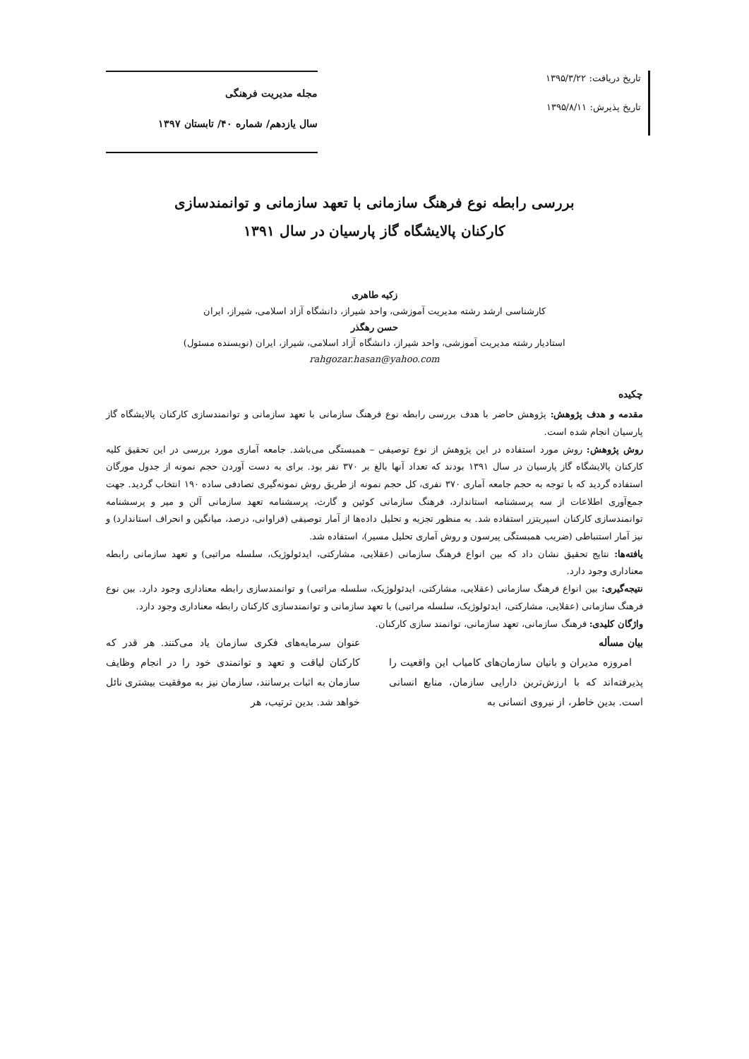تاریخ دریافت: ۱۳۹۵/۳/۲۲
تاریخ پذیرش: ۱۳۹۵/۸/۱۱
مجله مدیریت فرهنگی
سال یازدهم/ شماره ۴۰/ تابستان ۱۳۹۷
بررسی رابطه نوع فرهنگ سازمانی با تعهد سازمانی و توانمندسازی
کارکنان پالایشگاه گاز پارسیان در سال ۱۳۹۱
زکیه طاهری
کارشناسی ارشد رشته مدیریت آموزشی، واحد شیراز، دانشگاه آزاد اسلامی، شیراز، ایران
حسن رهگذر
استادیار رشته مدیریت آموزشی، واحد شیراز، دانشگاه آزاد اسلامی، شیراز، ایران (نویسنده مسئول)
rahgozar.hasan@yahoo.com
چکیده
مقدمه و هدف پژوهش: پژوهش حاضر با هدف بررسی رابطه نوع فرهنگ سازمانی با تعهد سازمانی و توانمندسازی کارکنان پالایشگاه گاز پارسیان انجام شده است.
روش پژوهش: روش مورد استفاده در این پژوهش از نوع توصیفی – همبستگی می‌باشد. جامعه آماری مورد بررسی در این تحقیق کلیه کارکنان پالایشگاه گاز پارسیان در سال ۱۳۹۱ بودند که تعداد آنها بالغ بر ۳۷۰ نفر بود. برای به دست آوردن حجم نمونه از جدول مورگان استفاده گردید که با توجه به حجم جامعه آماری ۳۷۰ نفری، کل حجم نمونه از طریق روش نمونه‌گیری تصادفی ساده ۱۹۰ انتخاب گردید. جهت جمع‌آوری اطلاعات از سه پرسشنامه استاندارد، فرهنگ سازمانی کوئین و گارث، پرسشنامه تعهد سازمانی آلن و میر و پرسشنامه توانمندسازی کارکنان اسپریتزر استفاده شد. به منظور تجزیه و تحلیل داده‌ها از آمار توصیفی (فراوانی، درصد، میانگین و انحراف استاندارد) و نیز آمار استنباطی (ضریب همبستگی پیرسون و روش آماری تحلیل مسیر)، استفاده شد.
یافته‌ها: نتایج تحقیق نشان داد که بین انواع فرهنگ سازمانی (عقلایی، مشارکتی، ایدئولوژیک، سلسله مراتبی) و تعهد سازمانی رابطه معناداری وجود دارد.
نتیجه‌گیری: بین انواع فرهنگ سازمانی (عقلایی، مشارکتی، ایدئولوژیک، سلسله مراتبی) و توانمندسازی رابطه معناداری وجود دارد. بین نوع فرهنگ سازمانی (عقلایی، مشارکتی، ایدئولوژیک، سلسله مراتبی) با تعهد سازمانی و توانمندسازی کارکنان رابطه معناداری وجود دارد.
واژگان کلیدی: فرهنگ سازمانی، تعهد سازمانی، توانمند سازی کارکنان.
بیان مسأله
امروزه مدیران و بانیان سازمان‌های کامیاب این واقعیت را پذیرفته‌اند که با ارزش‌ترین دارایی سازمان، منابع انسانی است. بدین خاطر، از نیروی انسانی به
عنوان سرمایه‌های فکری سازمان یاد می‌کنند. هر قدر که کارکنان لیاقت و تعهد و توانمندی خود را در انجام وظایف سازمان به اثبات برسانند، سازمان نیز به موفقیت بیشتری نائل خواهد شد. بدین ترتیب، هر